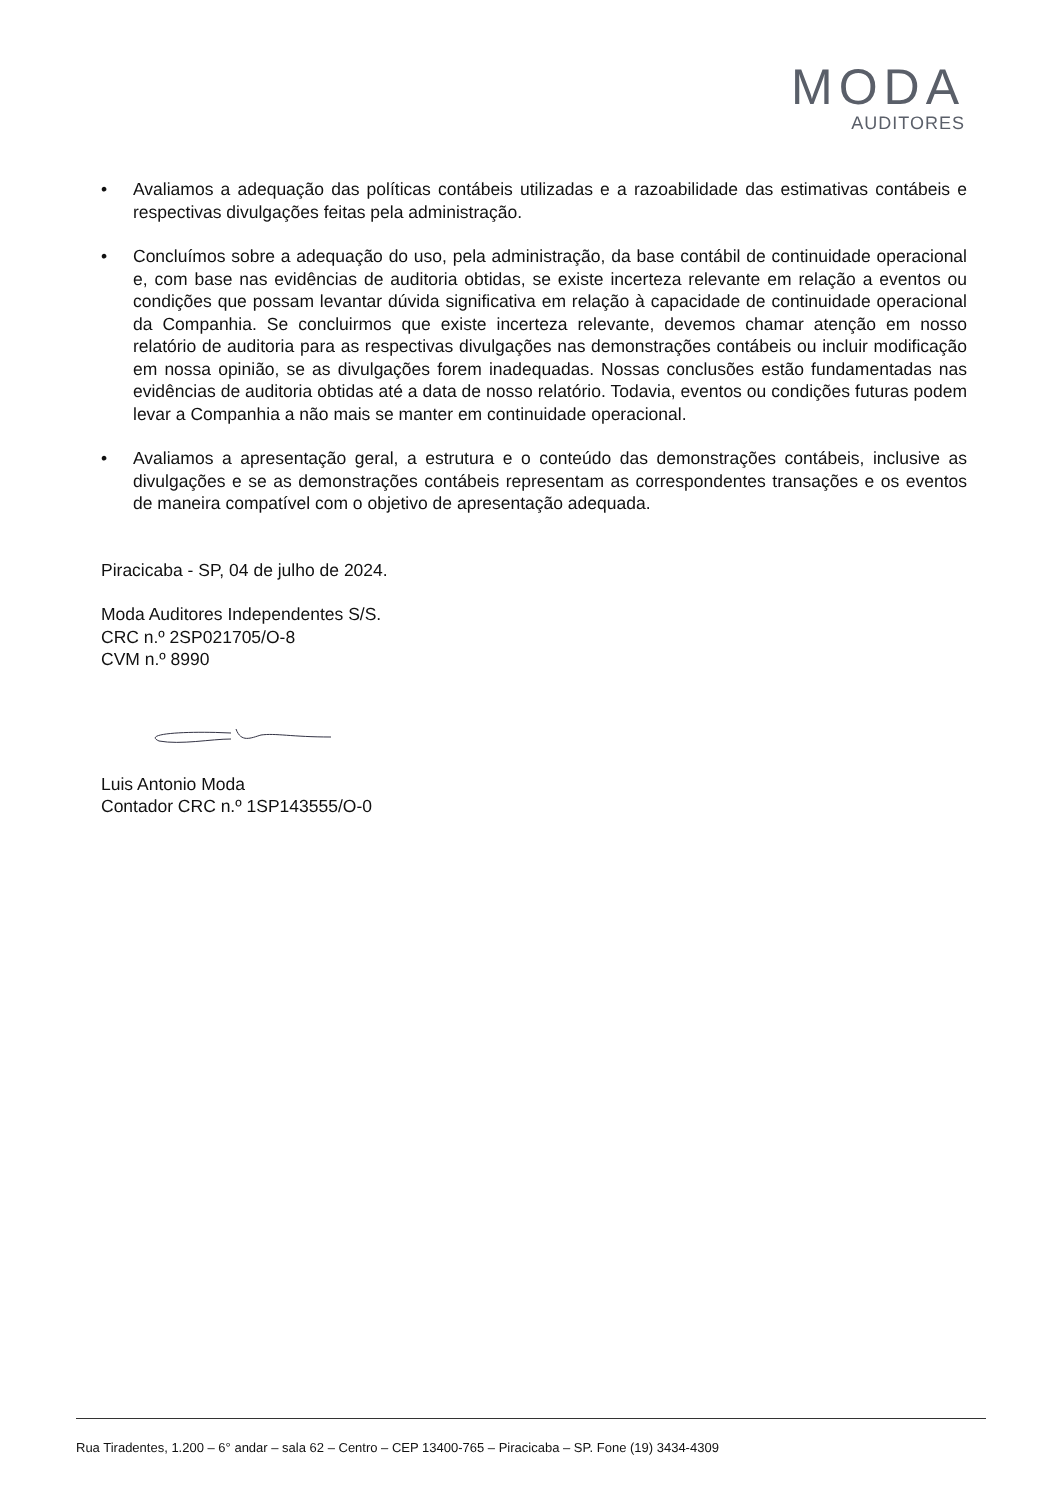MODA
AUDITORES
• Avaliamos a adequação das políticas contábeis utilizadas e a razoabilidade das estimativas contábeis e respectivas divulgações feitas pela administração.
• Concluímos sobre a adequação do uso, pela administração, da base contábil de continuidade operacional e, com base nas evidências de auditoria obtidas, se existe incerteza relevante em relação a eventos ou condições que possam levantar dúvida significativa em relação à capacidade de continuidade operacional da Companhia. Se concluirmos que existe incerteza relevante, devemos chamar atenção em nosso relatório de auditoria para as respectivas divulgações nas demonstrações contábeis ou incluir modificação em nossa opinião, se as divulgações forem inadequadas. Nossas conclusões estão fundamentadas nas evidências de auditoria obtidas até a data de nosso relatório. Todavia, eventos ou condições futuras podem levar a Companhia a não mais se manter em continuidade operacional.
• Avaliamos a apresentação geral, a estrutura e o conteúdo das demonstrações contábeis, inclusive as divulgações e se as demonstrações contábeis representam as correspondentes transações e os eventos de maneira compatível com o objetivo de apresentação adequada.
Piracicaba - SP, 04 de julho de 2024.
Moda Auditores Independentes S/S.
CRC n.º 2SP021705/O-8
CVM n.º 8990
Luis Antonio Moda
Contador CRC n.º 1SP143555/O-0
Rua Tiradentes, 1.200 – 6° andar – sala 62 – Centro – CEP 13400-765 – Piracicaba – SP. Fone (19) 3434-4309